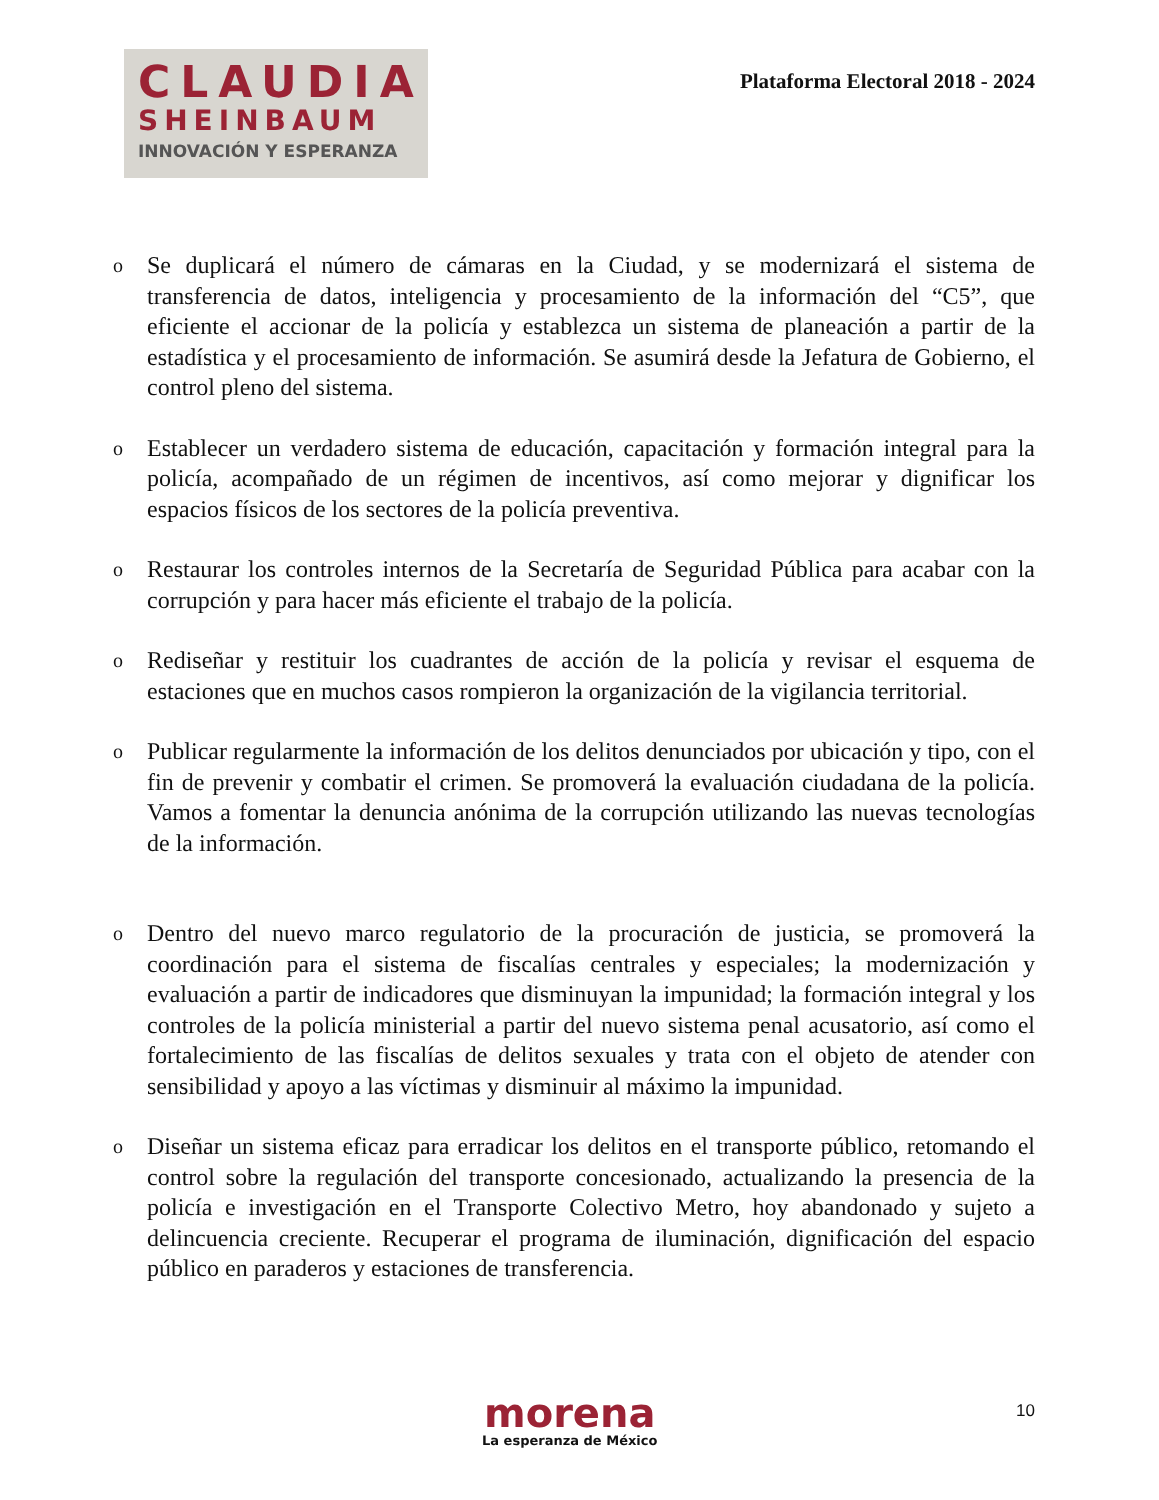CLAUDIA
SHEINBAUM
INNOVACIÓN Y ESPERANZA
Plataforma Electoral 2018 - 2024
o Se duplicará el número de cámaras en la Ciudad, y se modernizará el sistema de transferencia de datos, inteligencia y procesamiento de la información del “C5”, que eficiente el accionar de la policía y establezca un sistema de planeación a partir de la estadística y el procesamiento de información. Se asumirá desde la Jefatura de Gobierno, el control pleno del sistema.
o Establecer un verdadero sistema de educación, capacitación y formación integral para la policía, acompañado de un régimen de incentivos, así como mejorar y dignificar los espacios físicos de los sectores de la policía preventiva.
o Restaurar los controles internos de la Secretaría de Seguridad Pública para acabar con la corrupción y para hacer más eficiente el trabajo de la policía.
o Rediseñar y restituir los cuadrantes de acción de la policía y revisar el esquema de estaciones que en muchos casos rompieron la organización de la vigilancia territorial.
o Publicar regularmente la información de los delitos denunciados por ubicación y tipo, con el fin de prevenir y combatir el crimen. Se promoverá la evaluación ciudadana de la policía. Vamos a fomentar la denuncia anónima de la corrupción utilizando las nuevas tecnologías de la información.
o Dentro del nuevo marco regulatorio de la procuración de justicia, se promoverá la coordinación para el sistema de fiscalías centrales y especiales; la modernización y evaluación a partir de indicadores que disminuyan la impunidad; la formación integral y los controles de la policía ministerial a partir del nuevo sistema penal acusatorio, así como el fortalecimiento de las fiscalías de delitos sexuales y trata con el objeto de atender con sensibilidad y apoyo a las víctimas y disminuir al máximo la impunidad.
o Diseñar un sistema eficaz para erradicar los delitos en el transporte público, retomando el control sobre la regulación del transporte concesionado, actualizando la presencia de la policía e investigación en el Transporte Colectivo Metro, hoy abandonado y sujeto a delincuencia creciente. Recuperar el programa de iluminación, dignificación del espacio público en paraderos y estaciones de transferencia.
morena
La esperanza de México
10